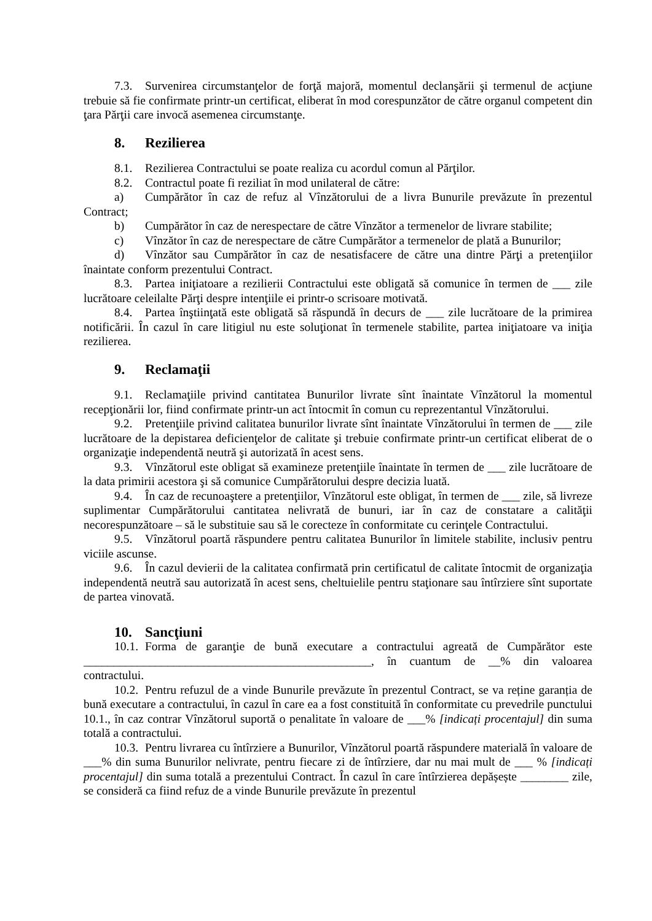7.3. Survenirea circumstanţelor de forţă majoră, momentul declanşării şi termenul de acţiune trebuie să fie confirmate printr-un certificat, eliberat în mod corespunzător de către organul competent din ţara Părţii care invocă asemenea circumstanţe.
8. Rezilierea
8.1. Rezilierea Contractului se poate realiza cu acordul comun al Părţilor.
8.2. Contractul poate fi reziliat în mod unilateral de către:
a) Cumpărător în caz de refuz al Vînzătorului de a livra Bunurile prevăzute în prezentul Contract;
b) Cumpărător în caz de nerespectare de către Vînzător a termenelor de livrare stabilite;
c) Vînzător în caz de nerespectare de către Cumpărător a termenelor de plată a Bunurilor;
d) Vînzător sau Cumpărător în caz de nesatisfacere de către una dintre Părţi a pretenţiilor înaintate conform prezentului Contract.
8.3. Partea iniţiatoare a rezilierii Contractului este obligată să comunice în termen de ___ zile lucrătoare celeilalte Părţi despre intenţiile ei printr-o scrisoare motivată.
8.4. Partea înştiinţată este obligată să răspundă în decurs de ___ zile lucrătoare de la primirea notificării. În cazul în care litigiul nu este soluţionat în termenele stabilite, partea iniţiatoare va iniţia rezilierea.
9. Reclamaţii
9.1. Reclamaţiile privind cantitatea Bunurilor livrate sînt înaintate Vînzătorul la momentul recepţionării lor, fiind confirmate printr-un act întocmit în comun cu reprezentantul Vînzătorului.
9.2. Pretenţiile privind calitatea bunurilor livrate sînt înaintate Vînzătorului în termen de ___ zile lucrătoare de la depistarea deficienţelor de calitate şi trebuie confirmate printr-un certificat eliberat de o organizaţie independentă neutră şi autorizată în acest sens.
9.3. Vînzătorul este obligat să examineze pretenţiile înaintate în termen de ___ zile lucrătoare de la data primirii acestora şi să comunice Cumpărătorului despre decizia luată.
9.4. În caz de recunoaştere a pretenţiilor, Vînzătorul este obligat, în termen de ___ zile, să livreze suplimentar Cumpărătorului cantitatea nelivrată de bunuri, iar în caz de constatare a calităţii necorespunzătoare – să le substituie sau să le corecteze în conformitate cu cerinţele Contractului.
9.5. Vînzătorul poartă răspundere pentru calitatea Bunurilor în limitele stabilite, inclusiv pentru viciile ascunse.
9.6. În cazul devierii de la calitatea confirmată prin certificatul de calitate întocmit de organizaţia independentă neutră sau autorizată în acest sens, cheltuielile pentru staţionare sau întîrziere sînt suportate de partea vinovată.
10. Sancţiuni
10.1. Forma de garanţie de bună executare a contractului agreată de Cumpărător este ________________________________________________, în cuantum de __% din valoarea contractului.
10.2. Pentru refuzul de a vinde Bunurile prevăzute în prezentul Contract, se va reține garanția de bună executare a contractului, în cazul în care ea a fost constituită în conformitate cu prevedrile punctului 10.1., în caz contrar Vînzătorul suportă o penalitate în valoare de ___% [indicați procentajul] din suma totală a contractului.
10.3. Pentru livrarea cu întîrziere a Bunurilor, Vînzătorul poartă răspundere materială în valoare de ___% din suma Bunurilor nelivrate, pentru fiecare zi de întîrziere, dar nu mai mult de ___ % [indicați procentajul] din suma totală a prezentului Contract. În cazul în care întîrzierea depășește ________ zile, se consideră ca fiind refuz de a vinde Bunurile prevăzute în prezentul